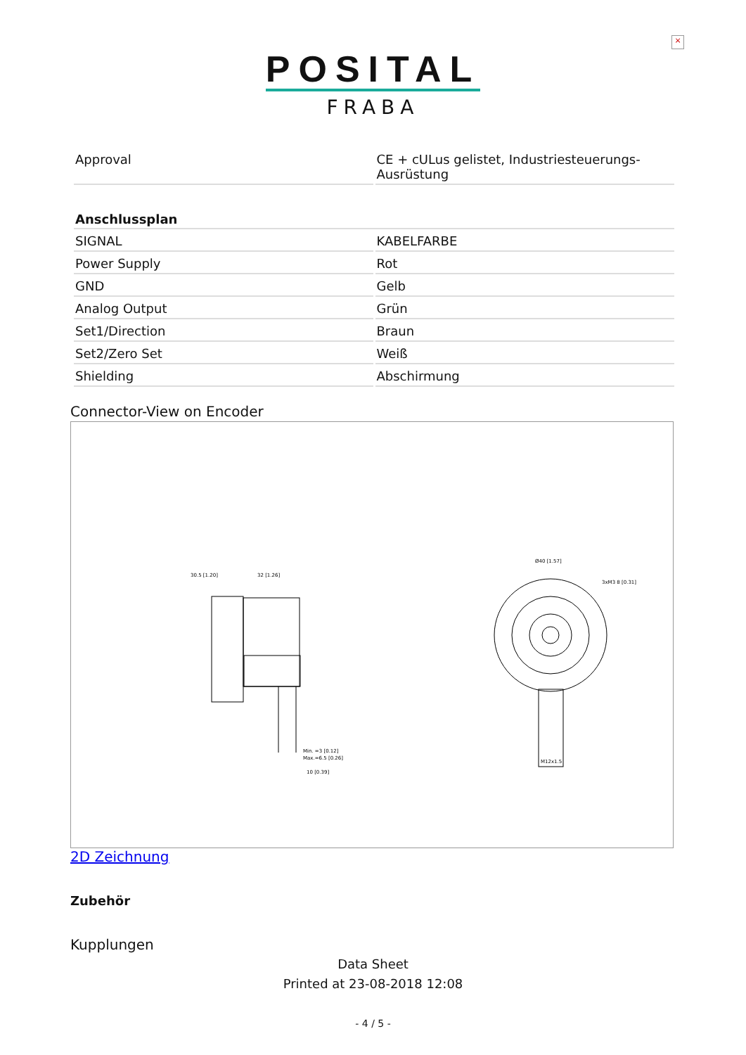×
POSITAL
FRABA
| Approval | CE + cULus gelistet, Industriesteuerungs-Ausrüstung |
| Anschlussplan | |
| --- | --- |
| SIGNAL | KABELFARBE |
| Power Supply | Rot |
| GND | Gelb |
| Analog Output | Grün |
| Set1/Direction | Braun |
| Set2/Zero Set | Weiß |
| Shielding | Abschirmung |
Connector-View on Encoder
30.5 [1.20]
32 [1.26]
Ø40 [1.57]
3xM3 8 [0.31]
Min. =3 [0.12]
Max.=6.5 [0.26]
10 [0.39]
M12x1.5
2D Zeichnung
Zubehör
Kupplungen
Data Sheet
Printed at 23-08-2018 12:08
- 4 / 5 -